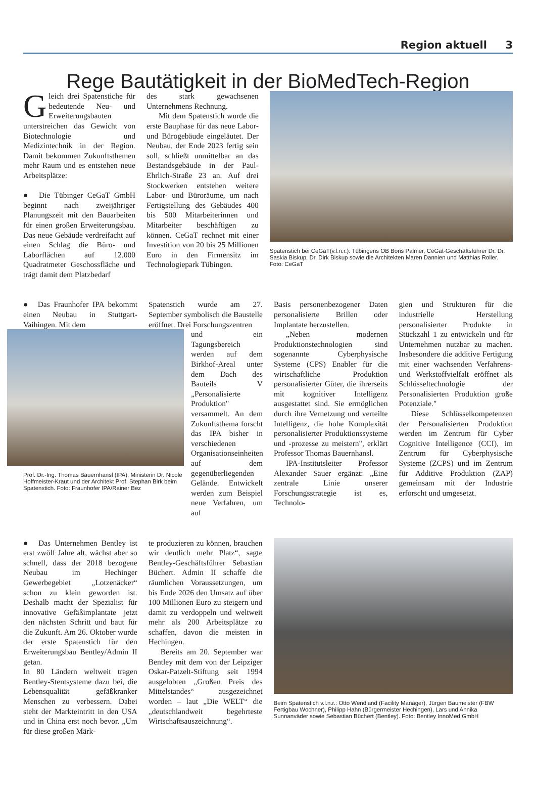Region aktuell 3
Rege Bautätigkeit in der BioMedTech-Region
Gleich drei Spatenstiche für bedeutende Neu- und Erweiterungsbauten unterstreichen das Gewicht von Biotechnologie und Medizintechnik in der Region. Damit bekommen Zukunftsthemen mehr Raum und es entstehen neue Arbeitsplätze:
● Die Tübinger CeGaT GmbH beginnt nach zweijähriger Planungszeit mit den Bauarbeiten für einen großen Erweiterungsbau. Das neue Gebäude verdreifacht auf einen Schlag die Büro- und Laborflächen auf 12.000 Quadratmeter Geschossfläche und trägt damit dem Platzbedarf
des stark gewachsenen Unternehmens Rechnung.
Mit dem Spatenstich wurde die erste Bauphase für das neue Labor- und Bürogebäude eingeläutet. Der Neubau, der Ende 2023 fertig sein soll, schließt unmittelbar an das Bestandsgebäude in der Paul-Ehrlich-Straße 23 an. Auf drei Stockwerken entstehen weitere Labor- und Büroräume, um nach Fertigstellung des Gebäudes 400 bis 500 Mitarbeiterinnen und Mitarbeiter beschäftigen zu können. CeGaT rechnet mit einer Investition von 20 bis 25 Millionen Euro in den Firmensitz im Technologiepark Tübingen.
Spatenstich bei CeGaT(v.l.n.r.): Tübingens OB Boris Palmer, CeGat-Geschäftsführer Dr. Dr. Saskia Biskup, Dr. Dirk Biskup sowie die Architekten Maren Dannien und Matthias Roller. Foto: CeGaT
● Das Fraunhofer IPA bekommt einen Neubau in Stuttgart-Vaihingen. Mit dem
Spatenstich wurde am 27. September symbolisch die Baustelle eröffnet. Drei Forschungszentren
Prof. Dr.-Ing. Thomas Bauernhansl (IPA), Ministerin Dr. Nicole Hoffmeister-Kraut und der Architekt Prof. Stephan Birk beim Spatenstich. Foto: Fraunhofer IPA/Rainer Bez
und ein Tagungsbereich werden auf dem Birkhof-Areal unter dem Dach des Bauteils V „Personalisierte Produktion" versammelt. An dem Zukunftsthema forscht das IPA bisher in verschiedenen Organisationseinheiten auf dem gegenüberliegenden Gelände. Entwickelt werden zum Beispiel neue Verfahren, um auf
Basis personenbezogener Daten personalisierte Brillen oder Implantate herzustellen.
„Neben modernen Produktionstechnologien sind sogenannte Cyberphysische Systeme (CPS) Enabler für die wirtschaftliche Produktion personalisierter Güter, die ihrerseits mit kognitiver Intelligenz ausgestattet sind. Sie ermöglichen durch ihre Vernetzung und verteilte Intelligenz, die hohe Komplexität personalisierter Produktionssysteme und -prozesse zu meistern", erklärt Professor Thomas Bauernhansl.
IPA-Institutsleiter Professor Alexander Sauer ergänzt: „Eine zentrale Linie unserer Forschungsstrategie ist es, Technolo-
gien und Strukturen für die industrielle Herstellung personalisierter Produkte in Stückzahl 1 zu entwickeln und für Unternehmen nutzbar zu machen. Insbesondere die additive Fertigung mit einer wachsenden Verfahrens- und Werkstoffvielfalt eröffnet als Schlüsseltechnologie der Personalisierten Produktion große Potenziale."
Diese Schlüsselkompetenzen der Personalisierten Produktion werden im Zentrum für Cyber Cognitive Intelligence (CCI), im Zentrum für Cyberphysische Systeme (ZCPS) und im Zentrum für Additive Produktion (ZAP) gemeinsam mit der Industrie erforscht und umgesetzt.
● Das Unternehmen Bentley ist erst zwölf Jahre alt, wächst aber so schnell, dass der 2018 bezogene Neubau im Hechinger Gewerbegebiet „Lotzenäcker“ schon zu klein geworden ist. Deshalb macht der Spezialist für innovative Gefäßimplantate jetzt den nächsten Schritt und baut für die Zukunft. Am 26. Oktober wurde der erste Spatenstich für den Erweiterungsbau Bentley/Admin II getan.
In 80 Ländern weltweit tragen Bentley-Stentsysteme dazu bei, die Lebensqualität gefäßkranker Menschen zu verbessern. Dabei steht der Markteintritt in den USA und in China erst noch bevor. „Um für diese großen Märk-
te produzieren zu können, brauchen wir deutlich mehr Platz“, sagte Bentley-Geschäftsführer Sebastian Büchert. Admin II schaffe die räumlichen Voraussetzungen, um bis Ende 2026 den Umsatz auf über 100 Millionen Euro zu steigern und damit zu verdoppeln und weltweit mehr als 200 Arbeitsplätze zu schaffen, davon die meisten in Hechingen.
Bereits am 20. September war Bentley mit dem von der Leipziger Oskar-Patzelt-Stiftung seit 1994 ausgelobten „Großen Preis des Mittelstandes“ ausgezeichnet worden – laut „Die WELT“ die „deutschlandweit begehrteste Wirtschaftsauszeichnung“.
Beim Spatenstich v.l.n.r.: Otto Wendland (Facility Manager), Jürgen Baumeister (FBW Fertigbau Wochner), Philipp Hahn (Bürgermeister Hechingen), Lars und Annika Sunnanväder sowie Sebastian Büchert (Bentley). Foto: Bentley InnoMed GmbH